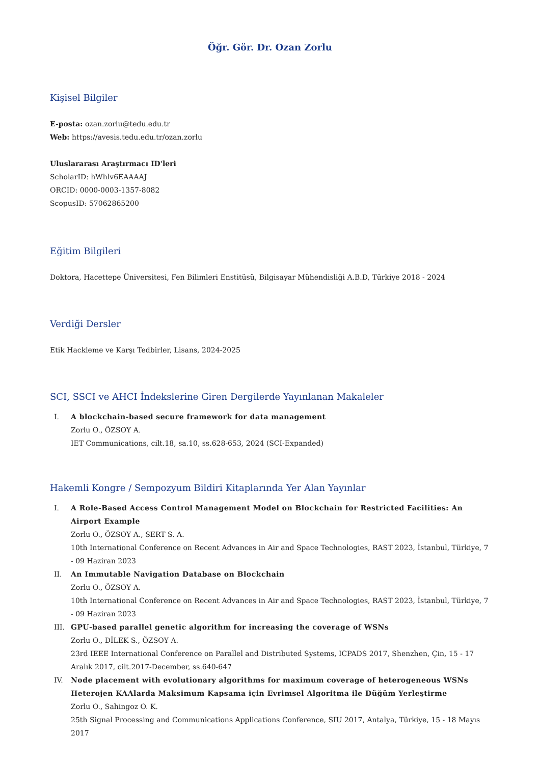Öğr. Gör. Dr. Ozan Zorlu
Kişisel Bilgiler
E-posta: ozan.zorlu@tedu.edu.tr
Web: https://avesis.tedu.edu.tr/ozan.zorlu
Uluslararası Araştırmacı ID'leri
ScholarID: hWhlv6EAAAAJ
ORCID: 0000-0003-1357-8082
ScopusID: 57062865200
Eğitim Bilgileri
Doktora, Hacettepe Üniversitesi, Fen Bilimleri Enstitüsü, Bilgisayar Mühendisliği A.B.D, Türkiye 2018 - 2024
Verdiği Dersler
Etik Hackleme ve Karşı Tedbirler, Lisans, 2024-2025
SCI, SSCI ve AHCI İndekslerine Giren Dergilerde Yayınlanan Makaleler
I. A blockchain-based secure framework for data management
Zorlu O., ÖZSOY A.
IET Communications, cilt.18, sa.10, ss.628-653, 2024 (SCI-Expanded)
Hakemli Kongre / Sempozyum Bildiri Kitaplarında Yer Alan Yayınlar
I. A Role-Based Access Control Management Model on Blockchain for Restricted Facilities: An Airport Example
Zorlu O., ÖZSOY A., SERT S. A.
10th International Conference on Recent Advances in Air and Space Technologies, RAST 2023, İstanbul, Türkiye, 7 - 09 Haziran 2023
II. An Immutable Navigation Database on Blockchain
Zorlu O., ÖZSOY A.
10th International Conference on Recent Advances in Air and Space Technologies, RAST 2023, İstanbul, Türkiye, 7 - 09 Haziran 2023
III. GPU-based parallel genetic algorithm for increasing the coverage of WSNs
Zorlu O., DİLEK S., ÖZSOY A.
23rd IEEE International Conference on Parallel and Distributed Systems, ICPADS 2017, Shenzhen, Çin, 15 - 17 Aralık 2017, cilt.2017-December, ss.640-647
IV. Node placement with evolutionary algorithms for maximum coverage of heterogeneous WSNs
Heterojen KAAlarda Maksimum Kapsama için Evrimsel Algoritma ile Düğüm Yerleştirme
Zorlu O., Sahingoz O. K.
25th Signal Processing and Communications Applications Conference, SIU 2017, Antalya, Türkiye, 15 - 18 Mayıs 2017